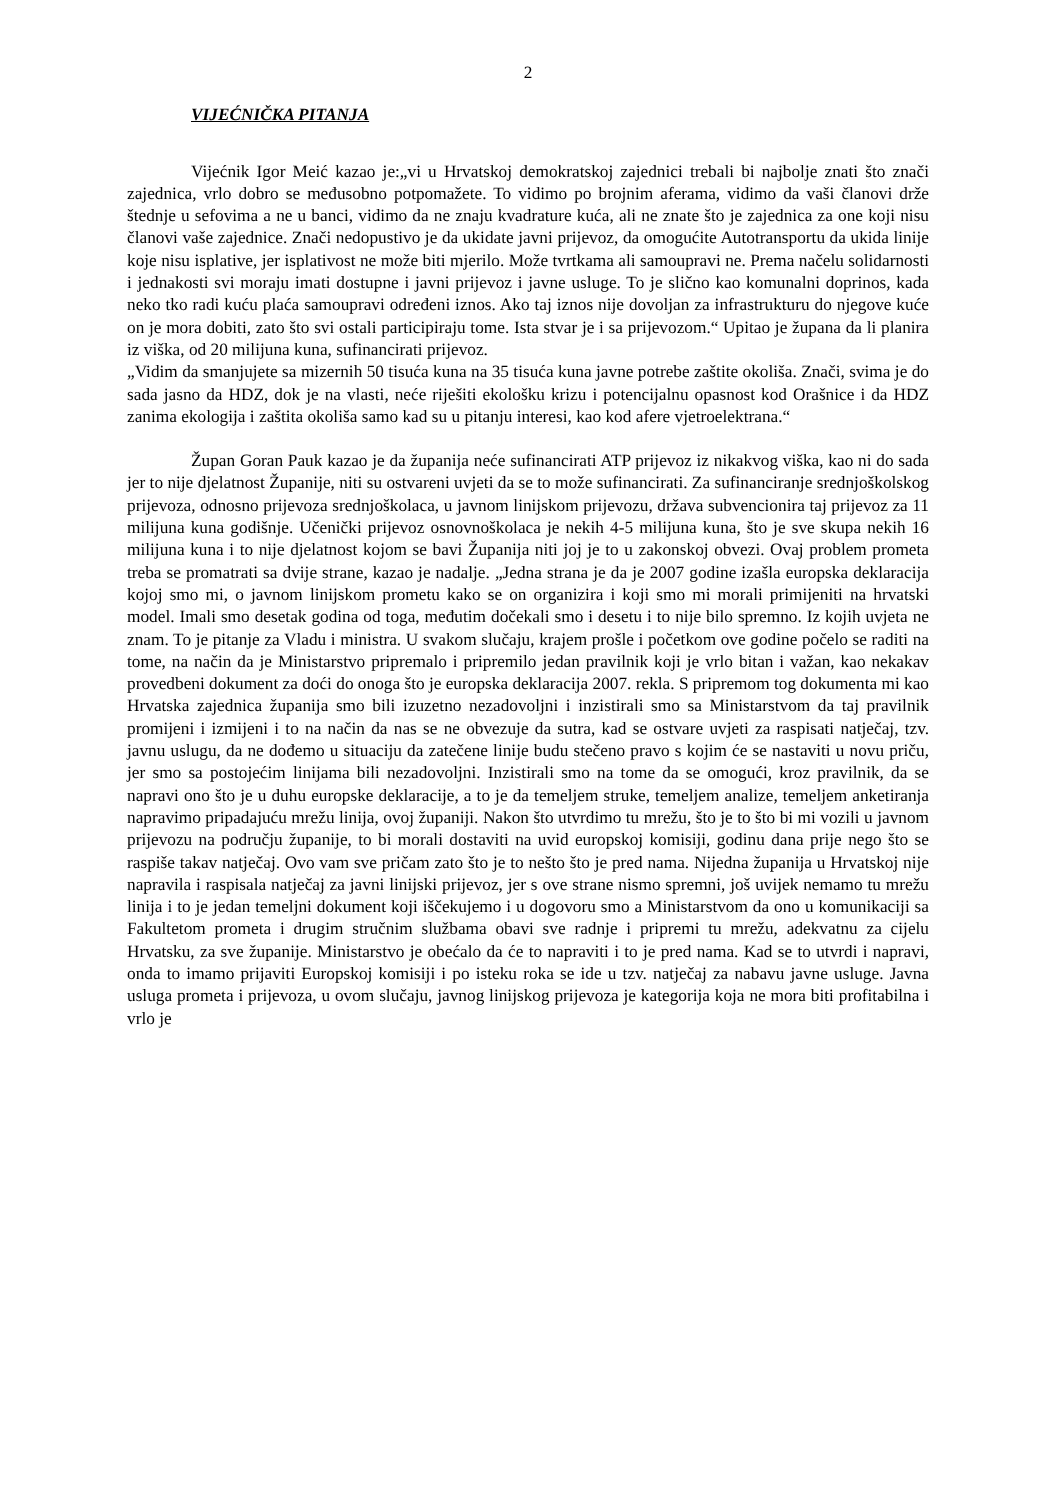2
VIJEĆNIČKA PITANJA
Vijećnik Igor Meić kazao je:„vi u Hrvatskoj demokratskoj zajednici trebali bi najbolje znati što znači zajednica, vrlo dobro se međusobno potpomažete. To vidimo po brojnim aferama, vidimo da vaši članovi drže štednje u sefovima a ne u banci, vidimo da ne znaju kvadrature kuća, ali ne znate što je zajednica za one koji nisu članovi vaše zajednice. Znači nedopustivo je da ukidate javni prijevoz, da omogućite Autotransportu da ukida linije koje nisu isplative, jer isplativost ne može biti mjerilo. Može tvrtkama ali samoupravi ne. Prema načelu solidarnosti i jednakosti svi moraju imati dostupne i javni prijevoz i javne usluge. To je slično kao komunalni doprinos, kada neko tko radi kuću plaća samoupravi određeni iznos. Ako taj iznos nije dovoljan za infrastrukturu do njegove kuće on je mora dobiti, zato što svi ostali participiraju tome. Ista stvar je i sa prijevozom.“ Upitao je župana da li planira iz viška, od 20 milijuna kuna, sufinancirati prijevoz.
„Vidim da smanjujete sa mizernih 50 tisuća kuna na 35 tisuća kuna javne potrebe zaštite okoliša. Znači, svima je do sada jasno da HDZ, dok je na vlasti, neće riješiti ekološku krizu i potencijalnu opasnost kod Orašnice i da HDZ zanima ekologija i zaštita okoliša samo kad su u pitanju interesi, kao kod afere vjetroelektrana.“
Župan Goran Pauk kazao je da županija neće sufinancirati ATP prijevoz iz nikakvog viška, kao ni do sada jer to nije djelatnost Županije, niti su ostvareni uvjeti da se to može sufinancirati. Za sufinanciranje srednjoškolskog prijevoza, odnosno prijevoza srednjoškolaca, u javnom linijskom prijevozu, država subvencionira taj prijevoz za 11 milijuna kuna godišnje. Učenički prijevoz osnovnoškolaca je nekih 4-5 milijuna kuna, što je sve skupa nekih 16 milijuna kuna i to nije djelatnost kojom se bavi Županija niti joj je to u zakonskoj obvezi. Ovaj problem prometa treba se promatrati sa dvije strane, kazao je nadalje. „Jedna strana je da je 2007 godine izašla europska deklaracija kojoj smo mi, o javnom linijskom prometu kako se on organizira i koji smo mi morali primijeniti na hrvatski model. Imali smo desetak godina od toga, međutim dočekali smo i desetu i to nije bilo spremno. Iz kojih uvjeta ne znam. To je pitanje za Vladu i ministra. U svakom slučaju, krajem prošle i početkom ove godine počelo se raditi na tome, na način da je Ministarstvo pripremalo i pripremilo jedan pravilnik koji je vrlo bitan i važan, kao nekakav provedbeni dokument za doći do onoga što je europska deklaracija 2007. rekla. S pripremom tog dokumenta mi kao Hrvatska zajednica županija smo bili izuzetno nezadovoljni i inzistirali smo sa Ministarstvom da taj pravilnik promijeni i izmijeni i to na način da nas se ne obvezuje da sutra, kad se ostvare uvjeti za raspisati natječaj, tzv. javnu uslugu, da ne dođemo u situaciju da zatečene linije budu stečeno pravo s kojim će se nastaviti u novu priču, jer smo sa postojećim linijama bili nezadovoljni. Inzistirali smo na tome da se omogući, kroz pravilnik, da se napravi ono što je u duhu europske deklaracije, a to je da temeljem struke, temeljem analize, temeljem anketiranja napravimo pripadajuću mrežu linija, ovoj županiji. Nakon što utvrdimo tu mrežu, što je to što bi mi vozili u javnom prijevozu na području županije, to bi morali dostaviti na uvid europskoj komisiji, godinu dana prije nego što se raspiše takav natječaj. Ovo vam sve pričam zato što je to nešto što je pred nama. Nijedna županija u Hrvatskoj nije napravila i raspisala natječaj za javni linijski prijevoz, jer s ove strane nismo spremni, još uvijek nemamo tu mrežu linija i to je jedan temeljni dokument koji iščekujemo i u dogovoru smo a Ministarstvom da ono u komunikaciji sa Fakultetom prometa i drugim stručnim službama obavi sve radnje i pripremi tu mrežu, adekvatnu za cijelu Hrvatsku, za sve županije. Ministarstvo je obećalo da će to napraviti i to je pred nama. Kad se to utvrdi i napravi, onda to imamo prijaviti Europskoj komisiji i po isteku roka se ide u tzv. natječaj za nabavu javne usluge. Javna usluga prometa i prijevoza, u ovom slučaju, javnog linijskog prijevoza je kategorija koja ne mora biti profitabilna i vrlo je